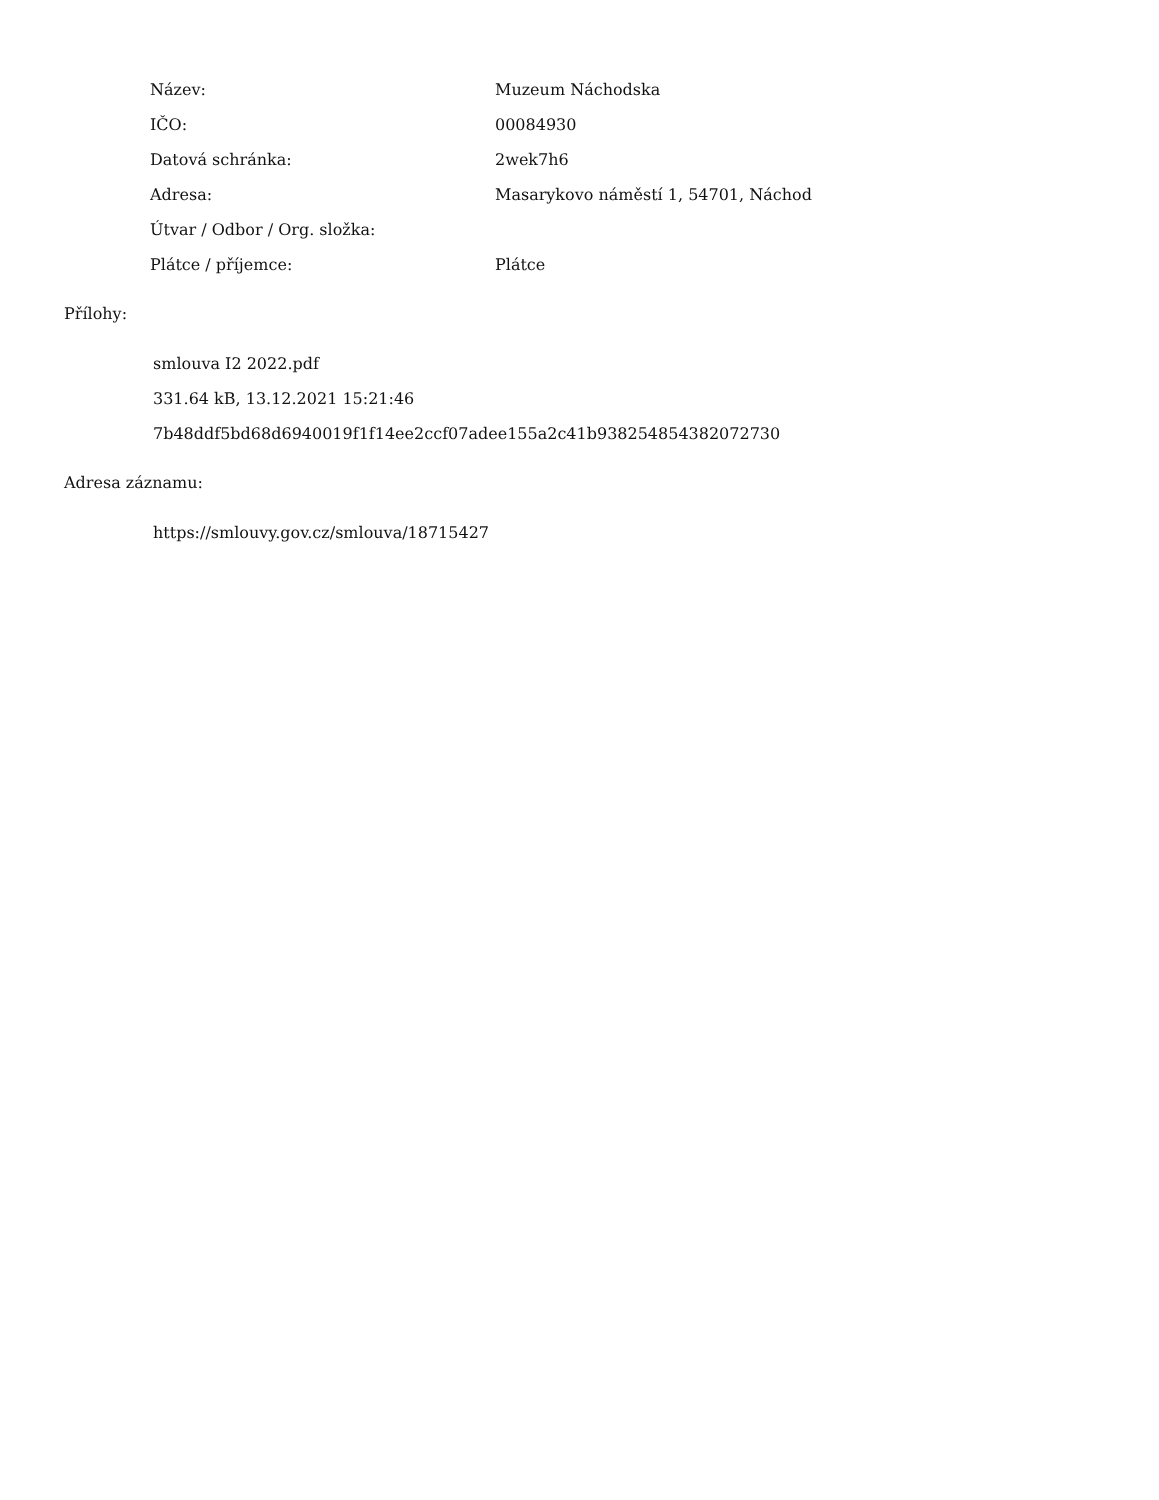| Název: | Muzeum Náchodska |
| IČO: | 00084930 |
| Datová schránka: | 2wek7h6 |
| Adresa: | Masarykovo náměstí 1, 54701, Náchod |
| Útvar / Odbor / Org. složka: | |
| Plátce / příjemce: | Plátce |
Přílohy:
smlouva I2 2022.pdf
331.64 kB, 13.12.2021 15:21:46
7b48ddf5bd68d6940019f1f14ee2ccf07adee155a2c41b938254854382072730
Adresa záznamu:
https://smlouvy.gov.cz/smlouva/18715427